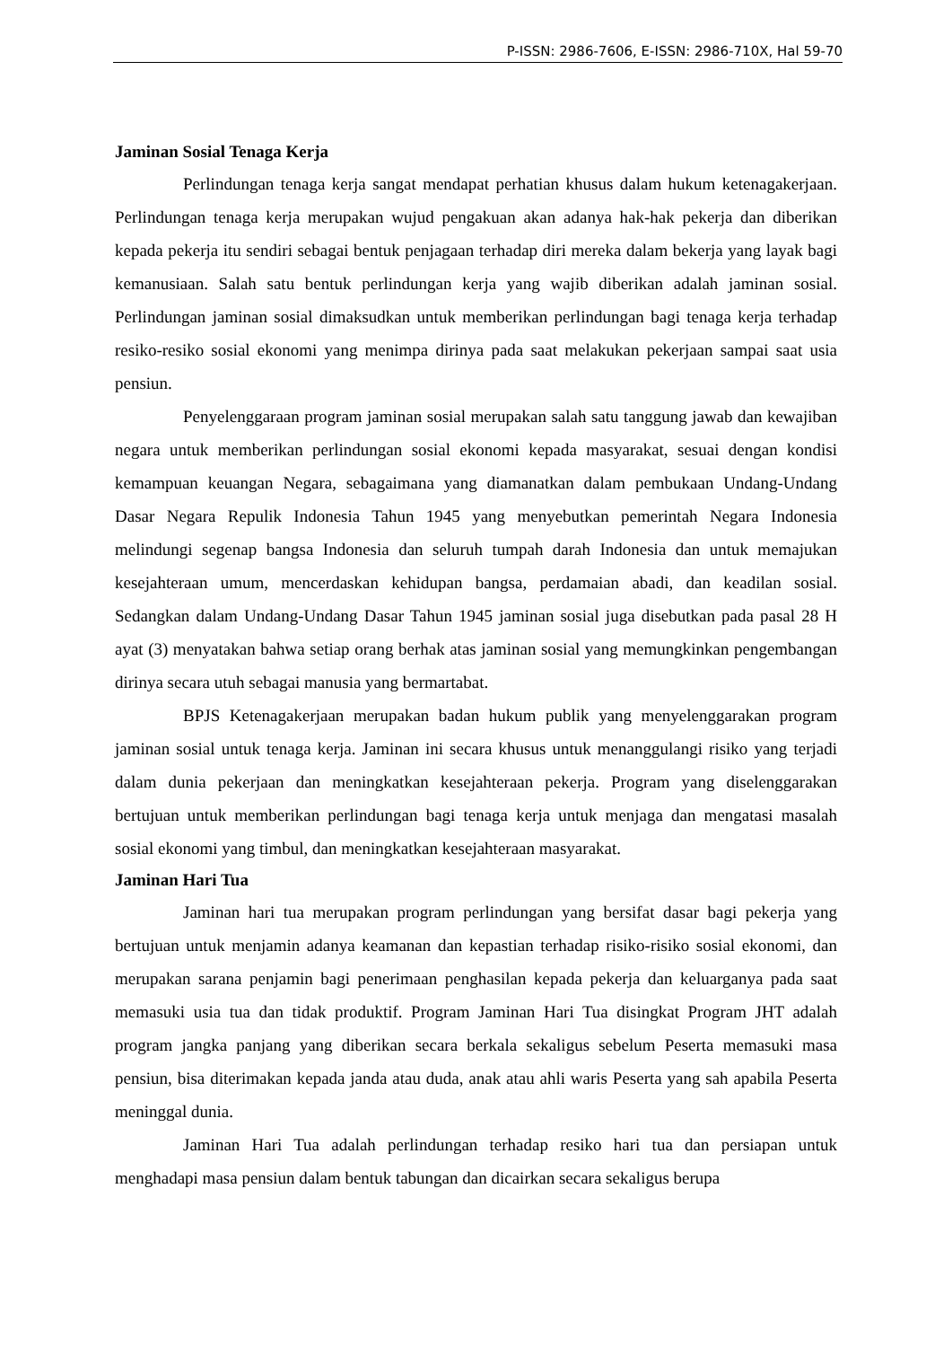P-ISSN: 2986-7606, E-ISSN: 2986-710X, Hal 59-70
Jaminan Sosial Tenaga Kerja
Perlindungan tenaga kerja sangat mendapat perhatian khusus dalam hukum ketenagakerjaan. Perlindungan tenaga kerja merupakan wujud pengakuan akan adanya hak-hak pekerja dan diberikan kepada pekerja itu sendiri sebagai bentuk penjagaan terhadap diri mereka dalam bekerja yang layak bagi kemanusiaan. Salah satu bentuk perlindungan kerja yang wajib diberikan adalah jaminan sosial. Perlindungan jaminan sosial dimaksudkan untuk memberikan perlindungan bagi tenaga kerja terhadap resiko-resiko sosial ekonomi yang menimpa dirinya pada saat melakukan pekerjaan sampai saat usia pensiun.
Penyelenggaraan program jaminan sosial merupakan salah satu tanggung jawab dan kewajiban negara untuk memberikan perlindungan sosial ekonomi kepada masyarakat, sesuai dengan kondisi kemampuan keuangan Negara, sebagaimana yang diamanatkan dalam pembukaan Undang-Undang Dasar Negara Repulik Indonesia Tahun 1945 yang menyebutkan pemerintah Negara Indonesia melindungi segenap bangsa Indonesia dan seluruh tumpah darah Indonesia dan untuk memajukan kesejahteraan umum, mencerdaskan kehidupan bangsa, perdamaian abadi, dan keadilan sosial. Sedangkan dalam Undang-Undang Dasar Tahun 1945 jaminan sosial juga disebutkan pada pasal 28 H ayat (3) menyatakan bahwa setiap orang berhak atas jaminan sosial yang memungkinkan pengembangan dirinya secara utuh sebagai manusia yang bermartabat.
BPJS Ketenagakerjaan merupakan badan hukum publik yang menyelenggarakan program jaminan sosial untuk tenaga kerja. Jaminan ini secara khusus untuk menanggulangi risiko yang terjadi dalam dunia pekerjaan dan meningkatkan kesejahteraan pekerja. Program yang diselenggarakan bertujuan untuk memberikan perlindungan bagi tenaga kerja untuk menjaga dan mengatasi masalah sosial ekonomi yang timbul, dan meningkatkan kesejahteraan masyarakat.
Jaminan Hari Tua
Jaminan hari tua merupakan program perlindungan yang bersifat dasar bagi pekerja yang bertujuan untuk menjamin adanya keamanan dan kepastian terhadap risiko-risiko sosial ekonomi, dan merupakan sarana penjamin bagi penerimaan penghasilan kepada pekerja dan keluarganya pada saat memasuki usia tua dan tidak produktif. Program Jaminan Hari Tua disingkat Program JHT adalah program jangka panjang yang diberikan secara berkala sekaligus sebelum Peserta memasuki masa pensiun, bisa diterimakan kepada janda atau duda, anak atau ahli waris Peserta yang sah apabila Peserta meninggal dunia.
Jaminan Hari Tua adalah perlindungan terhadap resiko hari tua dan persiapan untuk menghadapi masa pensiun dalam bentuk tabungan dan dicairkan secara sekaligus berupa